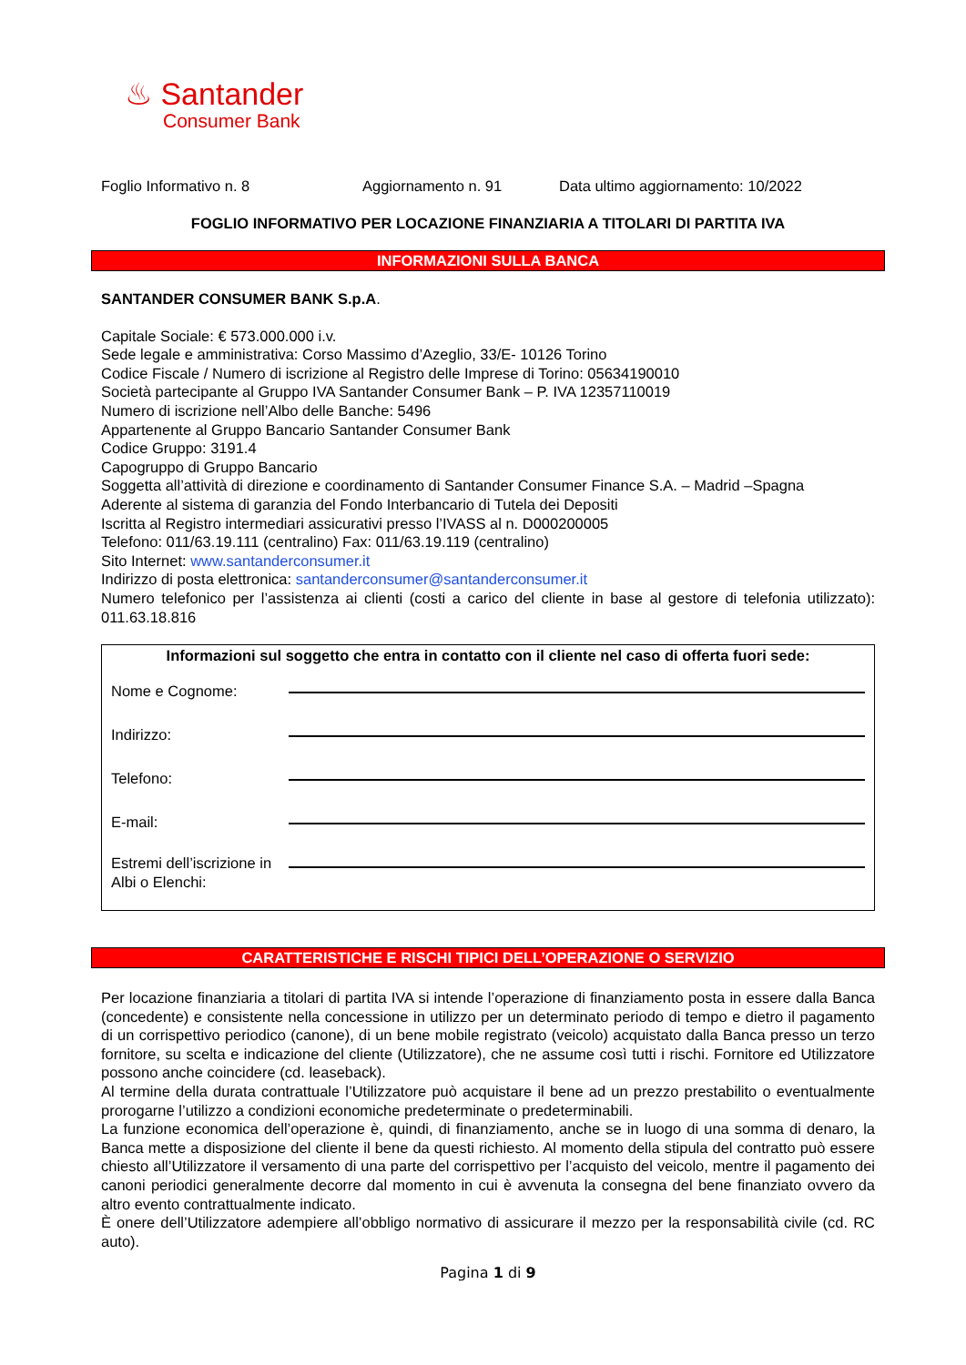♨ Santander
Consumer Bank
Foglio Informativo n. 8 Aggiornamento n. 91 Data ultimo aggiornamento: 10/2022
FOGLIO INFORMATIVO PER LOCAZIONE FINANZIARIA A TITOLARI DI PARTITA IVA
INFORMAZIONI SULLA BANCA
SANTANDER CONSUMER BANK S.p.A.
Capitale Sociale: € 573.000.000 i.v.
Sede legale e amministrativa: Corso Massimo d’Azeglio, 33/E- 10126 Torino
Codice Fiscale / Numero di iscrizione al Registro delle Imprese di Torino: 05634190010
Società partecipante al Gruppo IVA Santander Consumer Bank – P. IVA 12357110019
Numero di iscrizione nell’Albo delle Banche: 5496
Appartenente al Gruppo Bancario Santander Consumer Bank
Codice Gruppo: 3191.4
Capogruppo di Gruppo Bancario
Soggetta all’attività di direzione e coordinamento di Santander Consumer Finance S.A. – Madrid –Spagna
Aderente al sistema di garanzia del Fondo Interbancario di Tutela dei Depositi
Iscritta al Registro intermediari assicurativi presso l’IVASS al n. D000200005
Telefono: 011/63.19.111 (centralino) Fax: 011/63.19.119 (centralino)
Sito Internet: www.santanderconsumer.it
Indirizzo di posta elettronica: santanderconsumer@santanderconsumer.it
Numero telefonico per l’assistenza ai clienti (costi a carico del cliente in base al gestore di telefonia utilizzato): 011.63.18.816
Informazioni sul soggetto che entra in contatto con il cliente nel caso di offerta fuori sede:
Nome e Cognome:
Indirizzo:
Telefono:
E-mail:
Estremi dell’iscrizione in Albi o Elenchi:
CARATTERISTICHE E RISCHI TIPICI DELL’OPERAZIONE O SERVIZIO
Per locazione finanziaria a titolari di partita IVA si intende l’operazione di finanziamento posta in essere dalla Banca (concedente) e consistente nella concessione in utilizzo per un determinato periodo di tempo e dietro il pagamento di un corrispettivo periodico (canone), di un bene mobile registrato (veicolo) acquistato dalla Banca presso un terzo fornitore, su scelta e indicazione del cliente (Utilizzatore), che ne assume così tutti i rischi. Fornitore ed Utilizzatore possono anche coincidere (cd. leaseback).
Al termine della durata contrattuale l’Utilizzatore può acquistare il bene ad un prezzo prestabilito o eventualmente prorogarne l’utilizzo a condizioni economiche predeterminate o predeterminabili.
La funzione economica dell’operazione è, quindi, di finanziamento, anche se in luogo di una somma di denaro, la Banca mette a disposizione del cliente il bene da questi richiesto. Al momento della stipula del contratto può essere chiesto all’Utilizzatore il versamento di una parte del corrispettivo per l’acquisto del veicolo, mentre il pagamento dei canoni periodici generalmente decorre dal momento in cui è avvenuta la consegna del bene finanziato ovvero da altro evento contrattualmente indicato.
È onere dell’Utilizzatore adempiere all’obbligo normativo di assicurare il mezzo per la responsabilità civile (cd. RC auto).
Pagina 1 di 9